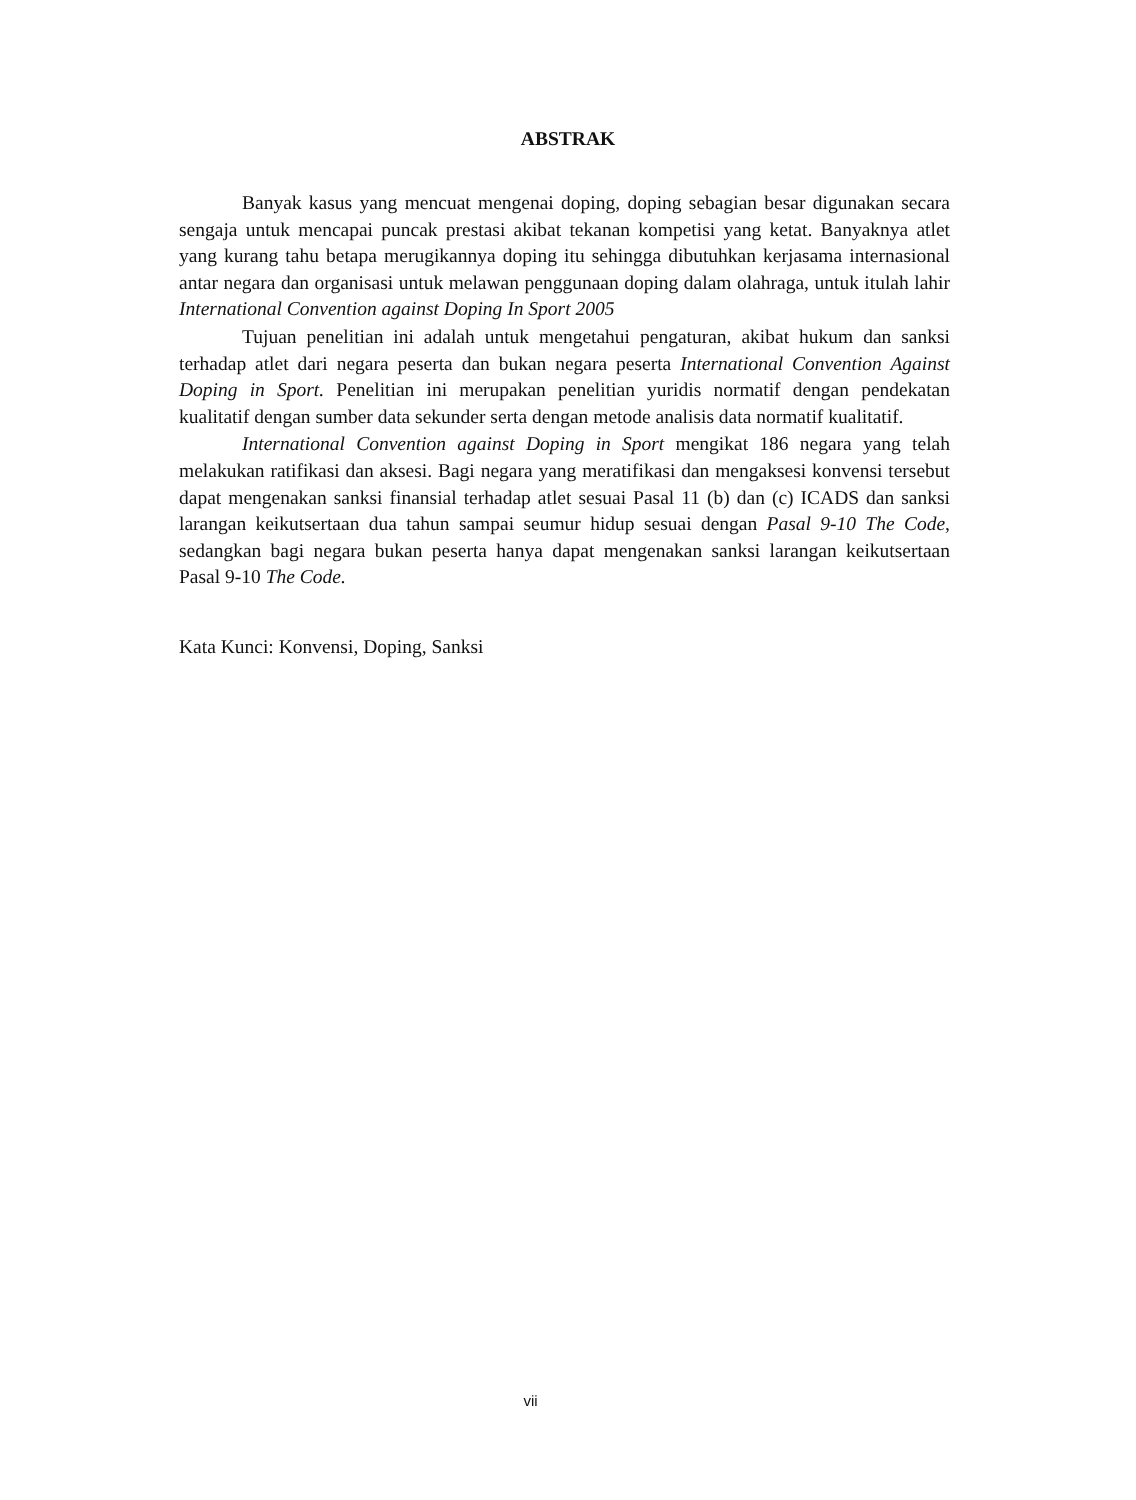ABSTRAK
Banyak kasus yang mencuat mengenai doping, doping sebagian besar digunakan secara sengaja untuk mencapai puncak prestasi akibat tekanan kompetisi yang ketat. Banyaknya atlet yang kurang tahu betapa merugikannya doping itu sehingga dibutuhkan kerjasama internasional antar negara dan organisasi untuk melawan penggunaan doping dalam olahraga, untuk itulah lahir International Convention against Doping In Sport 2005
Tujuan penelitian ini adalah untuk mengetahui pengaturan, akibat hukum dan sanksi terhadap atlet dari negara peserta dan bukan negara peserta International Convention Against Doping in Sport. Penelitian ini merupakan penelitian yuridis normatif dengan pendekatan kualitatif dengan sumber data sekunder serta dengan metode analisis data normatif kualitatif.
International Convention against Doping in Sport mengikat 186 negara yang telah melakukan ratifikasi dan aksesi. Bagi negara yang meratifikasi dan mengaksesi konvensi tersebut dapat mengenakan sanksi finansial terhadap atlet sesuai Pasal 11 (b) dan (c) ICADS dan sanksi larangan keikutsertaan dua tahun sampai seumur hidup sesuai dengan Pasal 9-10 The Code, sedangkan bagi negara bukan peserta hanya dapat mengenakan sanksi larangan keikutsertaan Pasal 9-10 The Code.
Kata Kunci: Konvensi, Doping, Sanksi
vii